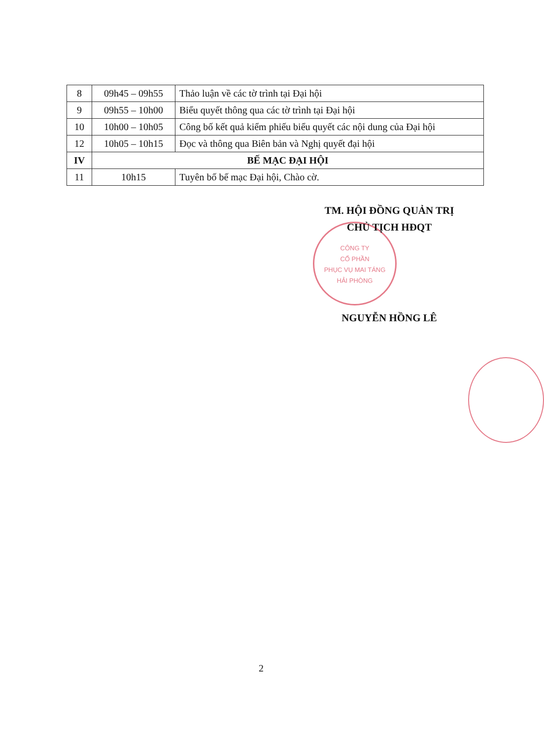| 8 | 09h45 – 09h55 | Thảo luận về các tờ trình tại Đại hội |
| 9 | 09h55 – 10h00 | Biểu quyết thông qua các tờ trình tại Đại hội |
| 10 | 10h00 – 10h05 | Công bố kết quả kiểm phiếu biểu quyết các nội dung của Đại hội |
| 12 | 10h05 – 10h15 | Đọc và thông qua Biên bản và Nghị quyết đại hội |
| IV | BẾ MẠC ĐẠI HỘI | |
| 11 | 10h15 | Tuyên bố bế mạc Đại hội, Chào cờ. |
CÔNG TY
CỔ PHẦN
PHỤC VỤ MAI TÁNG
HẢI PHÒNG
TM. HỘI ĐỒNG QUẢN TRỊ
CHỦ TỊCH HĐQT
NGUYỄN HỒNG LÊ
2